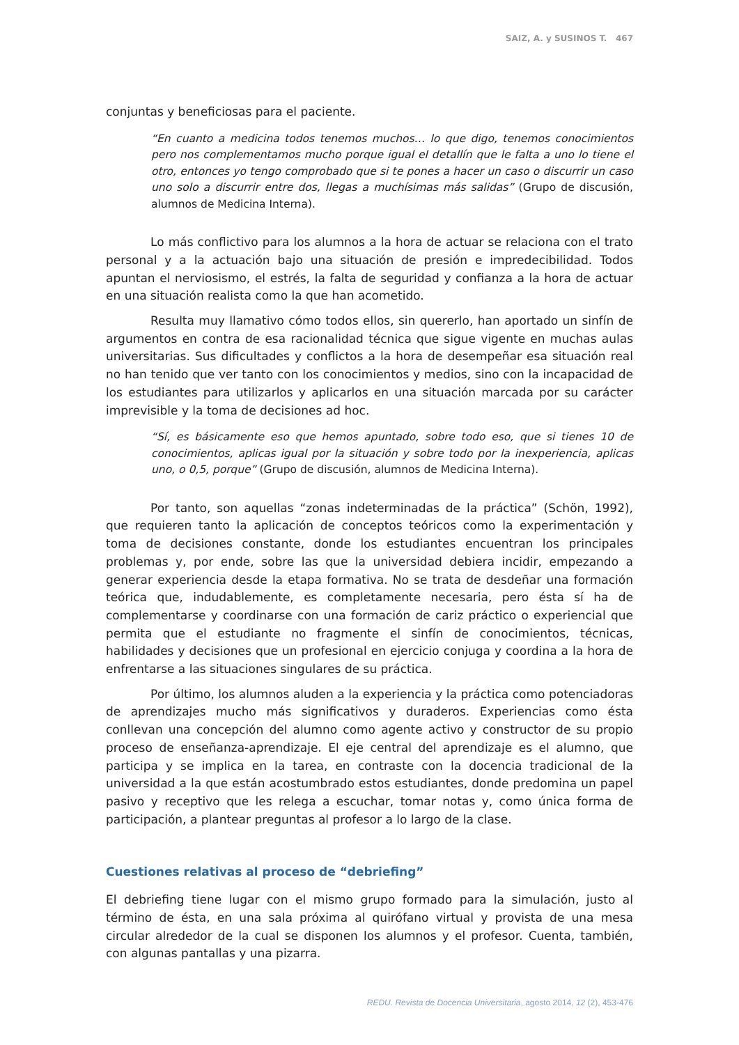SAIZ, A. y SUSINOS T. 467
conjuntas y beneficiosas para el paciente.
“En cuanto a medicina todos tenemos muchos… lo que digo, tenemos conocimientos pero nos complementamos mucho porque igual el detallín que le falta a uno lo tiene el otro, entonces yo tengo comprobado que si te pones a hacer un caso o discurrir un caso uno solo a discurrir entre dos, llegas a muchísimas más salidas” (Grupo de discusión, alumnos de Medicina Interna).
Lo más conflictivo para los alumnos a la hora de actuar se relaciona con el trato personal y a la actuación bajo una situación de presión e impredecibilidad. Todos apuntan el nerviosismo, el estrés, la falta de seguridad y confianza a la hora de actuar en una situación realista como la que han acometido.
Resulta muy llamativo cómo todos ellos, sin quererlo, han aportado un sinfín de argumentos en contra de esa racionalidad técnica que sigue vigente en muchas aulas universitarias. Sus dificultades y conflictos a la hora de desempeñar esa situación real no han tenido que ver tanto con los conocimientos y medios, sino con la incapacidad de los estudiantes para utilizarlos y aplicarlos en una situación marcada por su carácter imprevisible y la toma de decisiones ad hoc.
“Sí, es básicamente eso que hemos apuntado, sobre todo eso, que si tienes 10 de conocimientos, aplicas igual por la situación y sobre todo por la inexperiencia, aplicas uno, o 0,5, porque” (Grupo de discusión, alumnos de Medicina Interna).
Por tanto, son aquellas “zonas indeterminadas de la práctica” (Schön, 1992), que requieren tanto la aplicación de conceptos teóricos como la experimentación y toma de decisiones constante, donde los estudiantes encuentran los principales problemas y, por ende, sobre las que la universidad debiera incidir, empezando a generar experiencia desde la etapa formativa. No se trata de desdeñar una formación teórica que, indudablemente, es completamente necesaria, pero ésta sí ha de complementarse y coordinarse con una formación de cariz práctico o experiencial que permita que el estudiante no fragmente el sinfín de conocimientos, técnicas, habilidades y decisiones que un profesional en ejercicio conjuga y coordina a la hora de enfrentarse a las situaciones singulares de su práctica.
Por último, los alumnos aluden a la experiencia y la práctica como potenciadoras de aprendizajes mucho más significativos y duraderos. Experiencias como ésta conllevan una concepción del alumno como agente activo y constructor de su propio proceso de enseñanza-aprendizaje. El eje central del aprendizaje es el alumno, que participa y se implica en la tarea, en contraste con la docencia tradicional de la universidad a la que están acostumbrado estos estudiantes, donde predomina un papel pasivo y receptivo que les relega a escuchar, tomar notas y, como única forma de participación, a plantear preguntas al profesor a lo largo de la clase.
Cuestiones relativas al proceso de “debriefing”
El debriefing tiene lugar con el mismo grupo formado para la simulación, justo al término de ésta, en una sala próxima al quirófano virtual y provista de una mesa circular alrededor de la cual se disponen los alumnos y el profesor. Cuenta, también, con algunas pantallas y una pizarra.
REDU. Revista de Docencia Universitaria, agosto 2014, 12 (2), 453-476